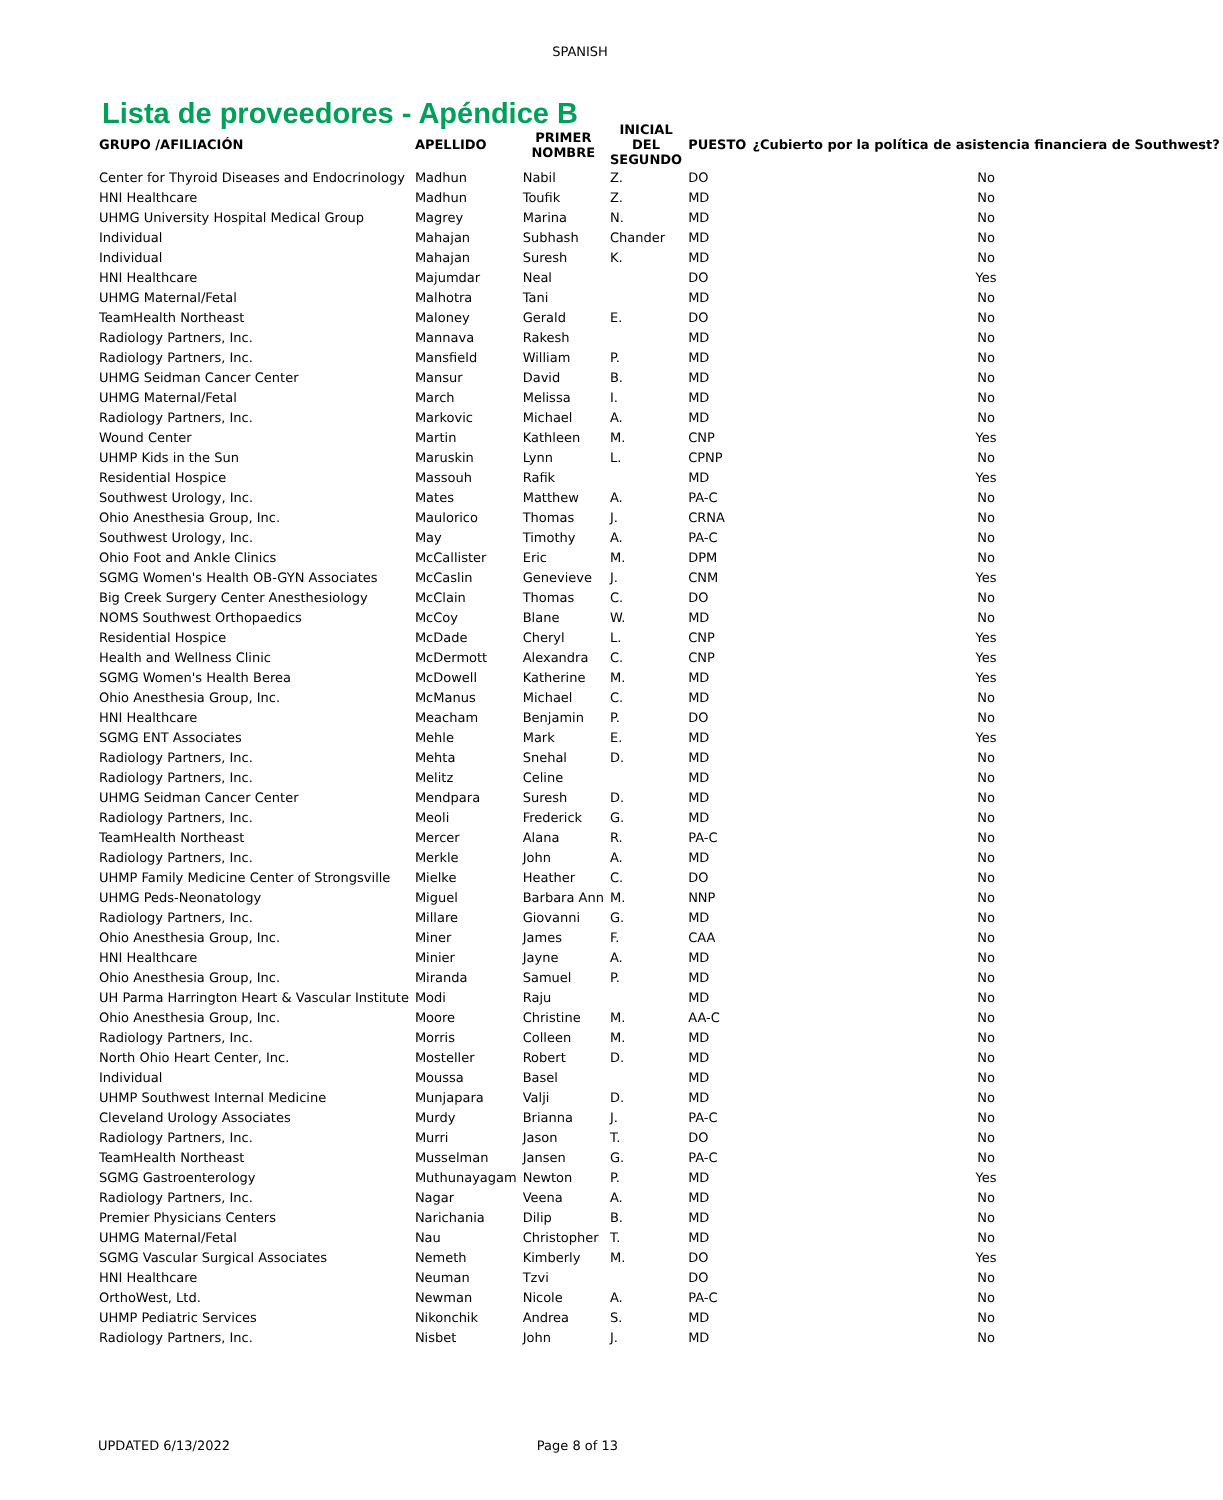SPANISH
Lista de proveedores - Apéndice B
| GRUPO /AFILIACIÓN | APELLIDO | PRIMER NOMBRE | INICIAL DEL SEGUNDO | PUESTO | ¿Cubierto por la política de asistencia financiera de Southwest? |
| --- | --- | --- | --- | --- | --- |
| Center for Thyroid Diseases and Endocrinology | Madhun | Nabil | Z. | DO | No |
| HNI Healthcare | Madhun | Toufik | Z. | MD | No |
| UHMG University Hospital Medical Group | Magrey | Marina | N. | MD | No |
| Individual | Mahajan | Subhash | Chander | MD | No |
| Individual | Mahajan | Suresh | K. | MD | No |
| HNI Healthcare | Majumdar | Neal | | DO | Yes |
| UHMG Maternal/Fetal | Malhotra | Tani | | MD | No |
| TeamHealth Northeast | Maloney | Gerald | E. | DO | No |
| Radiology Partners, Inc. | Mannava | Rakesh | | MD | No |
| Radiology Partners, Inc. | Mansfield | William | P. | MD | No |
| UHMG Seidman Cancer Center | Mansur | David | B. | MD | No |
| UHMG Maternal/Fetal | March | Melissa | I. | MD | No |
| Radiology Partners, Inc. | Markovic | Michael | A. | MD | No |
| Wound Center | Martin | Kathleen | M. | CNP | Yes |
| UHMP Kids in the Sun | Maruskin | Lynn | L. | CPNP | No |
| Residential Hospice | Massouh | Rafik | | MD | Yes |
| Southwest Urology, Inc. | Mates | Matthew | A. | PA-C | No |
| Ohio Anesthesia Group, Inc. | Maulorico | Thomas | J. | CRNA | No |
| Southwest Urology, Inc. | May | Timothy | A. | PA-C | No |
| Ohio Foot and Ankle Clinics | McCallister | Eric | M. | DPM | No |
| SGMG Women's Health OB-GYN Associates | McCaslin | Genevieve | J. | CNM | Yes |
| Big Creek Surgery Center Anesthesiology | McClain | Thomas | C. | DO | No |
| NOMS Southwest Orthopaedics | McCoy | Blane | W. | MD | No |
| Residential Hospice | McDade | Cheryl | L. | CNP | Yes |
| Health and Wellness Clinic | McDermott | Alexandra | C. | CNP | Yes |
| SGMG Women's Health Berea | McDowell | Katherine | M. | MD | Yes |
| Ohio Anesthesia Group, Inc. | McManus | Michael | C. | MD | No |
| HNI Healthcare | Meacham | Benjamin | P. | DO | No |
| SGMG ENT Associates | Mehle | Mark | E. | MD | Yes |
| Radiology Partners, Inc. | Mehta | Snehal | D. | MD | No |
| Radiology Partners, Inc. | Melitz | Celine | | MD | No |
| UHMG Seidman Cancer Center | Mendpara | Suresh | D. | MD | No |
| Radiology Partners, Inc. | Meoli | Frederick | G. | MD | No |
| TeamHealth Northeast | Mercer | Alana | R. | PA-C | No |
| Radiology Partners, Inc. | Merkle | John | A. | MD | No |
| UHMP Family Medicine Center of Strongsville | Mielke | Heather | C. | DO | No |
| UHMG Peds-Neonatology | Miguel | Barbara Ann | M. | NNP | No |
| Radiology Partners, Inc. | Millare | Giovanni | G. | MD | No |
| Ohio Anesthesia Group, Inc. | Miner | James | F. | CAA | No |
| HNI Healthcare | Minier | Jayne | A. | MD | No |
| Ohio Anesthesia Group, Inc. | Miranda | Samuel | P. | MD | No |
| UH Parma Harrington Heart & Vascular Institute | Modi | Raju | | MD | No |
| Ohio Anesthesia Group, Inc. | Moore | Christine | M. | AA-C | No |
| Radiology Partners, Inc. | Morris | Colleen | M. | MD | No |
| North Ohio Heart Center, Inc. | Mosteller | Robert | D. | MD | No |
| Individual | Moussa | Basel | | MD | No |
| UHMP Southwest Internal Medicine | Munjapara | Valji | D. | MD | No |
| Cleveland Urology Associates | Murdy | Brianna | J. | PA-C | No |
| Radiology Partners, Inc. | Murri | Jason | T. | DO | No |
| TeamHealth Northeast | Musselman | Jansen | G. | PA-C | No |
| SGMG Gastroenterology | Muthunayagam | Newton | P. | MD | Yes |
| Radiology Partners, Inc. | Nagar | Veena | A. | MD | No |
| Premier Physicians Centers | Narichania | Dilip | B. | MD | No |
| UHMG Maternal/Fetal | Nau | Christopher | T. | MD | No |
| SGMG Vascular Surgical Associates | Nemeth | Kimberly | M. | DO | Yes |
| HNI Healthcare | Neuman | Tzvi | | DO | No |
| OrthoWest, Ltd. | Newman | Nicole | A. | PA-C | No |
| UHMP Pediatric Services | Nikonchik | Andrea | S. | MD | No |
| Radiology Partners, Inc. | Nisbet | John | J. | MD | No |
UPDATED 6/13/2022 Page 8 of 13